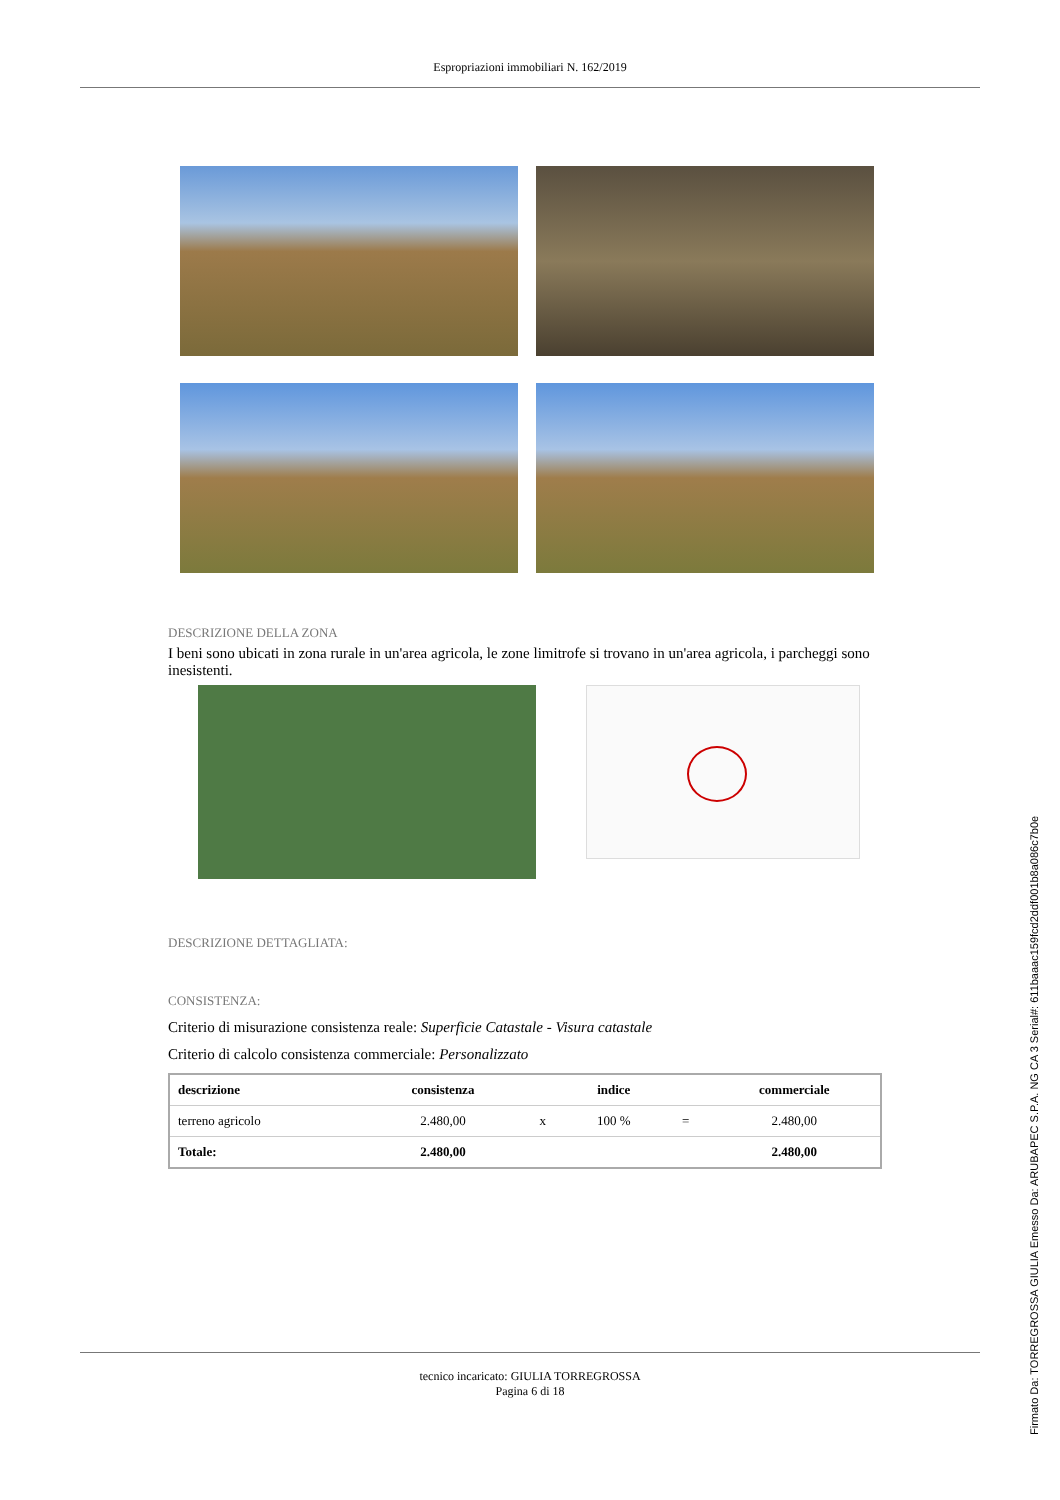Espropriazioni immobiliari N. 162/2019
DESCRIZIONE DELLA ZONA
I beni sono ubicati in zona rurale in un'area agricola, le zone limitrofe si trovano in un'area agricola, i parcheggi sono inesistenti.
DESCRIZIONE DETTAGLIATA:
CONSISTENZA:
Criterio di misurazione consistenza reale: Superficie Catastale - Visura catastale
Criterio di calcolo consistenza commerciale: Personalizzato
| descrizione | consistenza | | indice | | commerciale |
| --- | --- | --- | --- | --- | --- |
| terreno agricolo | 2.480,00 | x | 100 % | = | 2.480,00 |
| Totale: | 2.480,00 | | | | 2.480,00 |
tecnico incaricato: GIULIA TORREGROSSA
Pagina 6 di 18
Firmato Da: TORREGROSSA GIULIA Emesso Da: ARUBAPEC S.P.A. NG CA 3 Serial#: 611baaac159fcd2ddf001b8a086c7b0e